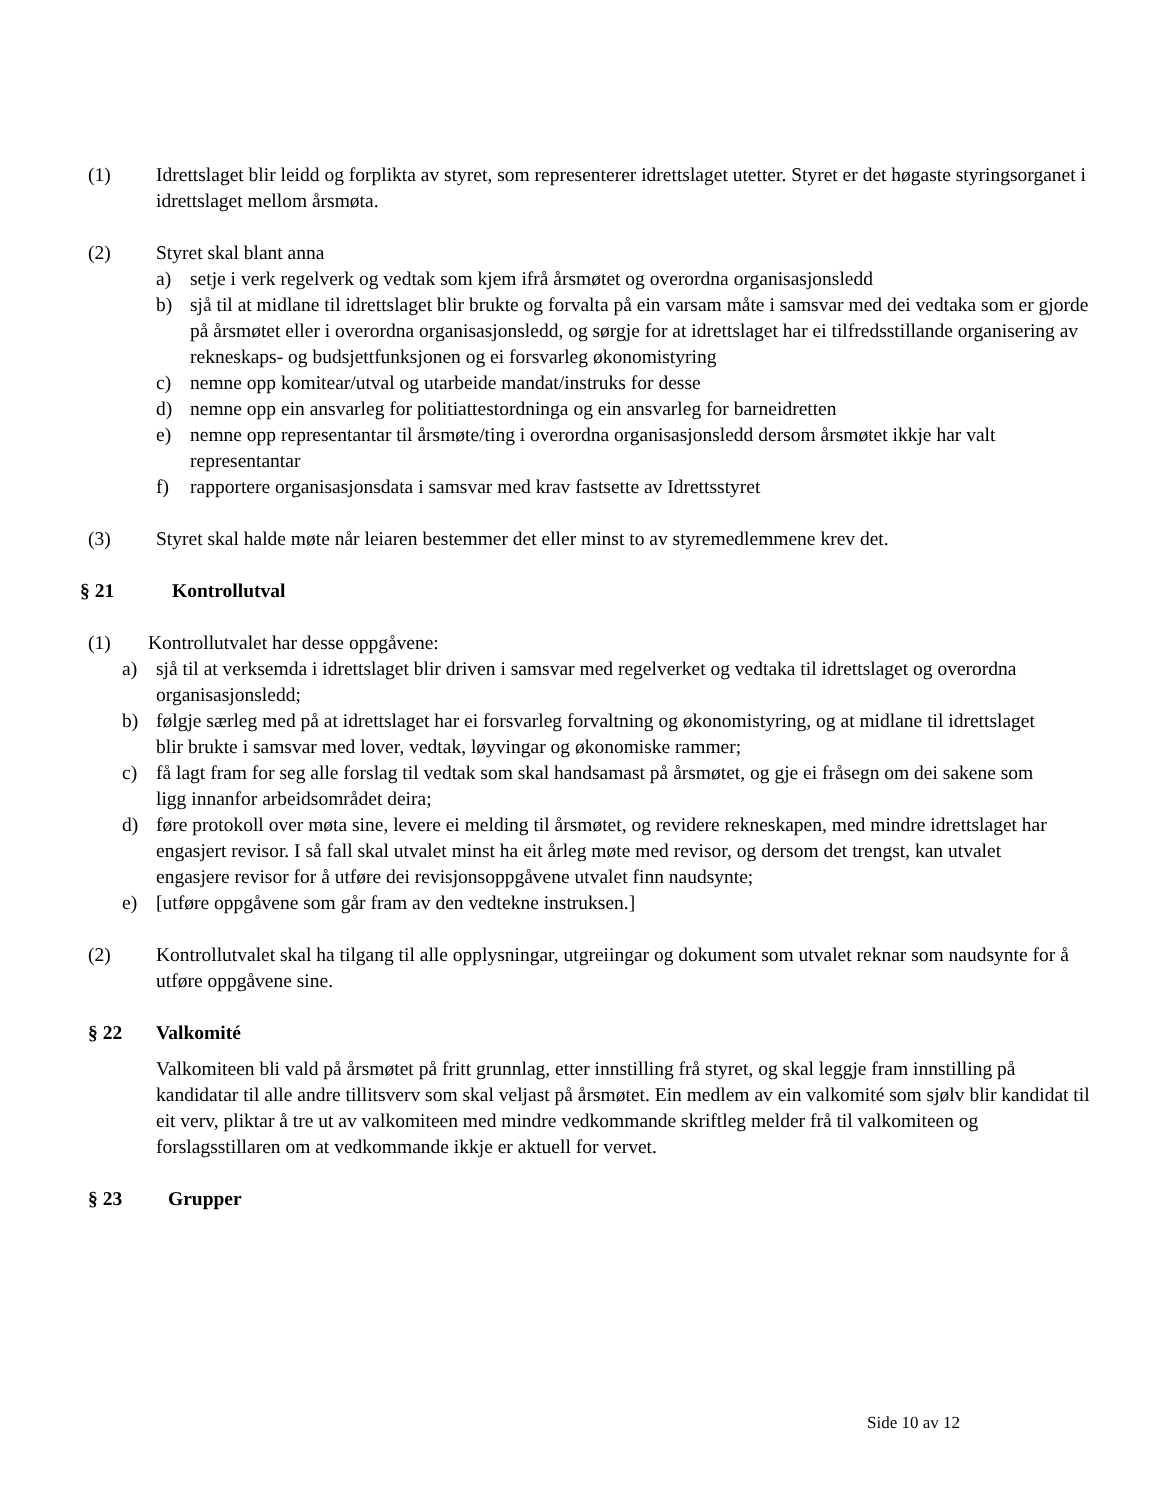(1) Idrettslaget blir leidd og forplikta av styret, som representerer idrettslaget utetter. Styret er det høgaste styringsorganet i idrettslaget mellom årsmøta.
(2) Styret skal blant anna
a) setje i verk regelverk og vedtak som kjem ifrå årsmøtet og overordna organisasjonsledd
b) sjå til at midlane til idrettslaget blir brukte og forvalta på ein varsam måte i samsvar med dei vedtaka som er gjorde på årsmøtet eller i overordna organisasjonsledd, og sørgje for at idrettslaget har ei tilfredsstillande organisering av rekneskaps- og budsjettfunksjonen og ei forsvarleg økonomistyring
c) nemne opp komitear/utval og utarbeide mandat/instruks for desse
d) nemne opp ein ansvarleg for politiattestordninga og ein ansvarleg for barneidretten
e) nemne opp representantar til årsmøte/ting i overordna organisasjonsledd dersom årsmøtet ikkje har valt representantar
f) rapportere organisasjonsdata i samsvar med krav fastsette av Idrettsstyret
(3) Styret skal halde møte når leiaren bestemmer det eller minst to av styremedlemmene krev det.
§ 21 Kontrollutval
(1) Kontrollutvalet har desse oppgåvene:
a) sjå til at verksemda i idrettslaget blir driven i samsvar med regelverket og vedtaka til idrettslaget og overordna organisasjonsledd;
b) følgje særleg med på at idrettslaget har ei forsvarleg forvaltning og økonomistyring, og at midlane til idrettslaget blir brukte i samsvar med lover, vedtak, løyvingar og økonomiske rammer;
c) få lagt fram for seg alle forslag til vedtak som skal handsamast på årsmøtet, og gje ei fråsegn om dei sakene som ligg innanfor arbeidsområdet deira;
d) føre protokoll over møta sine, levere ei melding til årsmøtet, og revidere rekneskapen, med mindre idrettslaget har engasjert revisor. I så fall skal utvalet minst ha eit årleg møte med revisor, og dersom det trengst, kan utvalet engasjere revisor for å utføre dei revisjonsoppgåvene utvalet finn naudsynte;
e) [utføre oppgåvene som går fram av den vedtekne instruksen.]
(2) Kontrollutvalet skal ha tilgang til alle opplysningar, utgreiingar og dokument som utvalet reknar som naudsynte for å utføre oppgåvene sine.
§ 22 Valkomité
Valkomiteen bli vald på årsmøtet på fritt grunnlag, etter innstilling frå styret, og skal leggje fram innstilling på kandidatar til alle andre tillitsverv som skal veljast på årsmøtet. Ein medlem av ein valkomité som sjølv blir kandidat til eit verv, pliktar å tre ut av valkomiteen med mindre vedkommande skriftleg melder frå til valkomiteen og forslagsstillaren om at vedkommande ikkje er aktuell for vervet.
§ 23 Grupper
Side 10 av 12